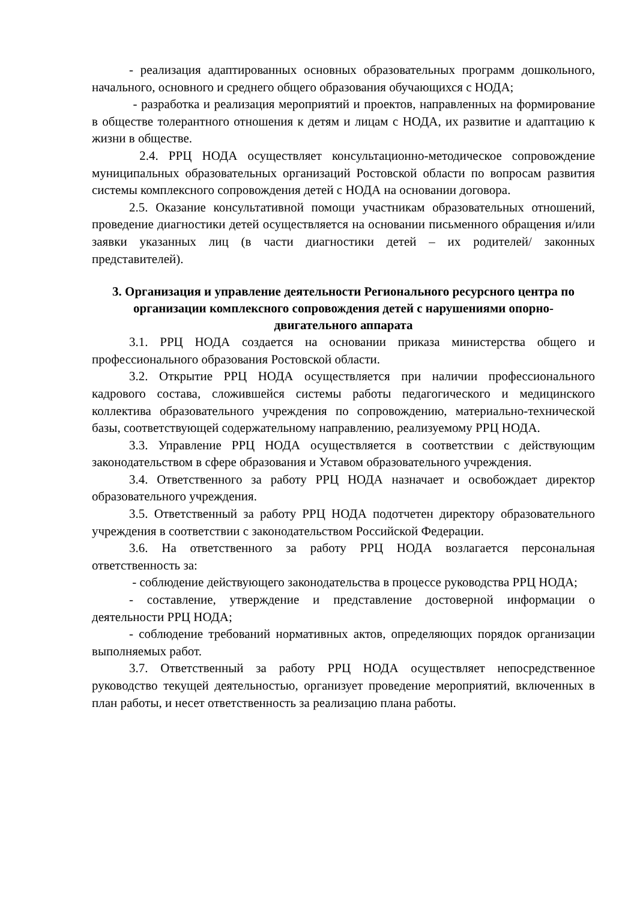- реализация адаптированных основных образовательных программ дошкольного, начального, основного и среднего общего образования обучающихся с НОДА;
- разработка и реализация мероприятий и проектов, направленных на формирование в обществе толерантного отношения к детям и лицам с НОДА, их развитие и адаптацию к жизни в обществе.
2.4. РРЦ НОДА осуществляет консультационно-методическое сопровождение муниципальных образовательных организаций Ростовской области по вопросам развития системы комплексного сопровождения детей с НОДА на основании договора.
2.5. Оказание консультативной помощи участникам образовательных отношений, проведение диагностики детей осуществляется на основании письменного обращения и/или заявки указанных лиц (в части диагностики детей – их родителей/ законных представителей).
3. Организация и управление деятельности Регионального ресурсного центра по организации комплексного сопровождения детей с нарушениями опорно-двигательного аппарата
3.1. РРЦ НОДА создается на основании приказа министерства общего и профессионального образования Ростовской области.
3.2. Открытие РРЦ НОДА осуществляется при наличии профессионального кадрового состава, сложившейся системы работы педагогического и медицинского коллектива образовательного учреждения по сопровождению, материально-технической базы, соответствующей содержательному направлению, реализуемому РРЦ НОДА.
3.3. Управление РРЦ НОДА осуществляется в соответствии с действующим законодательством в сфере образования и Уставом образовательного учреждения.
3.4. Ответственного за работу РРЦ НОДА назначает и освобождает директор образовательного учреждения.
3.5. Ответственный за работу РРЦ НОДА подотчетен директору образовательного учреждения в соответствии с законодательством Российской Федерации.
3.6. На ответственного за работу РРЦ НОДА возлагается персональная ответственность за:
- соблюдение действующего законодательства в процессе руководства РРЦ НОДА;
- составление, утверждение и представление достоверной информации о деятельности РРЦ НОДА;
- соблюдение требований нормативных актов, определяющих порядок организации выполняемых работ.
3.7. Ответственный за работу РРЦ НОДА осуществляет непосредственное руководство текущей деятельностью, организует проведение мероприятий, включенных в план работы, и несет ответственность за реализацию плана работы.